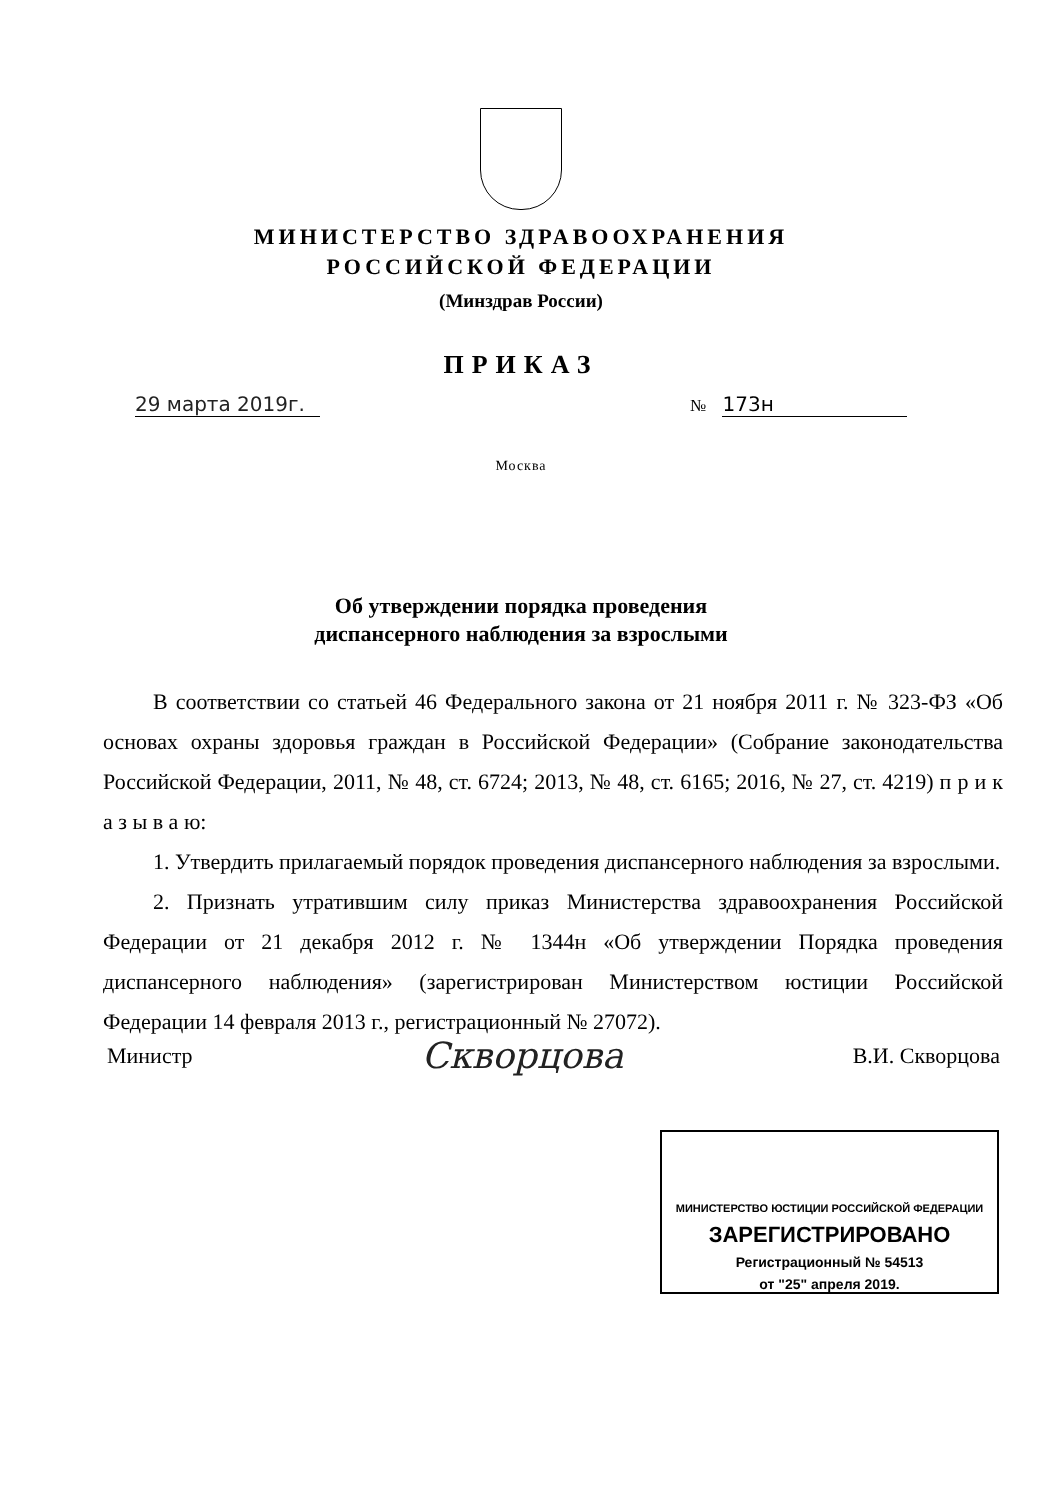МИНИСТЕРСТВО ЗДРАВООХРАНЕНИЯ
РОССИЙСКОЙ ФЕДЕРАЦИИ
(Минздрав России)
ПРИКАЗ
29 марта 2019г. № 173н
Москва
Об утверждении порядка проведения
диспансерного наблюдения за взрослыми
В соответствии со статьей 46 Федерального закона от 21 ноября 2011 г. № 323-ФЗ «Об основах охраны здоровья граждан в Российской Федерации» (Собрание законодательства Российской Федерации, 2011, № 48, ст. 6724; 2013, № 48, ст. 6165; 2016, № 27, ст. 4219) п р и к а з ы в а ю:
1. Утвердить прилагаемый порядок проведения диспансерного наблюдения за взрослыми.
2. Признать утратившим силу приказ Министерства здравоохранения Российской Федерации от 21 декабря 2012 г. № 1344н «Об утверждении Порядка проведения диспансерного наблюдения» (зарегистрирован Министерством юстиции Российской Федерации 14 февраля 2013 г., регистрационный № 27072).
Министр Скворцова В.И. Скворцова
МИНИСТЕРСТВО ЮСТИЦИИ РОССИЙСКОЙ ФЕДЕРАЦИИ
ЗАРЕГИСТРИРОВАНО
Регистрационный № 54513
от "25" апреля 2019.